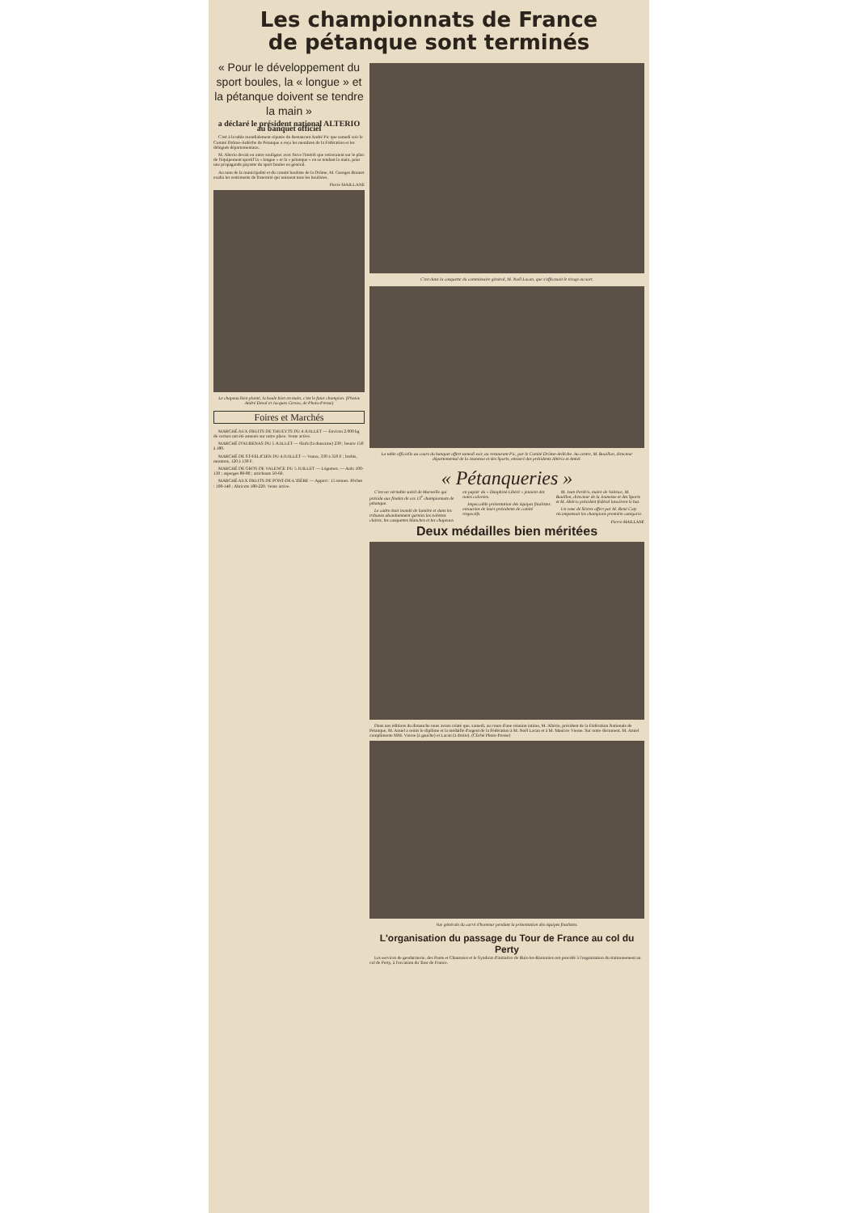Les championnats de France
de pétanque sont terminés
« Pour le développement du sport boules, la « longue » et la pétanque doivent se tendre la main »
a déclaré le président national ALTERIO au banquet officiel
C'est à la table mondialement réputée du Restaurant André Pic que samedi soir le Comité Drôme-Ardèche de Pétanque a reçu les membres de la Fédération et les délégués départementaux.
M. Alterio devait en outre souligner avec force l'intérêt que retireraient sur le plan de l'équipement sportif la « longue » et la « pétanque » en se tendant la main, pour une propagande payante du sport boules en général.
Au nom de la municipalité et du comité bouliste de la Drôme, M. Georges Bonnet exalta les sentiments de fraternité qui unissent tous les boulistes.
Pierre MAILLANE
Le chapeau bien planté, la boule bien en main, c'est le futur champion. (Photos André Deval et Jacques Cerezo, de Photo-Presse)
Foires et Marchés
MARCHÉ AUX FRUITS DE THUEYTS DU 4 JUILLET — Environ 2.000 kg de cerises ont été amenés sur notre place. Vente active.
MARCHÉ D'AUBENAS DU 5 JUILLET — Œufs (la douzaine) 230 ; beurre 150 à 180.
MARCHÉ DE ST-FELICIEN DU 4 JUILLET — Veaux, 330 à 350 F ; brebis, moutons, 120 à 130 F.
MARCHÉ DE GROS DE VALENCE DU 5 JUILLET — Légumes. — Aulx 100-130 ; asperges 80-80 ; artichauts 50-60.
MARCHÉ AUX FRUITS DE PONT-DE-L'ISÈRE — Apport : 15 tonnes. Pêches : 100-140 ; Abricots 180-220. Vente active.
C'est dans la casquette du commissaire général, M. Noël Lacan, que s'effectuait le tirage au sort.
La table officielle au cours du banquet offert samedi soir, au restaurant Pic, par le Comité Drôme-Ardèche. Au centre, M. Bouillon, directeur départemental de la Jeunesse et des Sports, entouré des présidents Altério et Amiel.
« Pétanqueries »
C'est un véritable soleil de Marseille qui présida aux finales de ces 13<sup>e</sup> championnats de pétanque.
Le cadre était inondé de lumière et dans les tribunes abondamment garnies les toilettes claires, les casquettes blanches et les chapeaux en papier du « Dauphiné Libéré » jetaient des notes colorées.
Impeccable présentation des équipes finalistes entourées de leurs présidents de comité respectifs.
M. Jean Perdrix, maire de Valence, M. Bouillon, directeur de la Jeunesse et des Sports et M. Altério président fédéral lancèrent le but.
Un vase de Sèvres offert par M. René Coty récompensait les champions première catégorie.
Pierre MAILLANE
Deux médailles bien méritées
Dans nos éditions du dimanche nous avons relaté que, samedi, au cours d'une réunion intime, M. Altério, président de la Fédération Nationale de Pétanque, M. Amiel a remis le diplôme et la médaille d'argent de la Fédération à M. Noël Lacan et à M. Maurice Vierne. Sur notre document, M. Amiel complimente MM. Vierne (à gauche) et Lacan (à droite). (Cliché Photo-Presse)
Vue générale du carré d'honneur pendant la présentation des équipes finalistes.
L'organisation du passage du Tour de France au col du Perty
Les services de gendarmerie, des Ponts et Chaussées et le Syndicat d'initiative de Buis-les-Baronnies ont procédé à l'organisation du stationnement au col de Perty, à l'occasion du Tour de France.